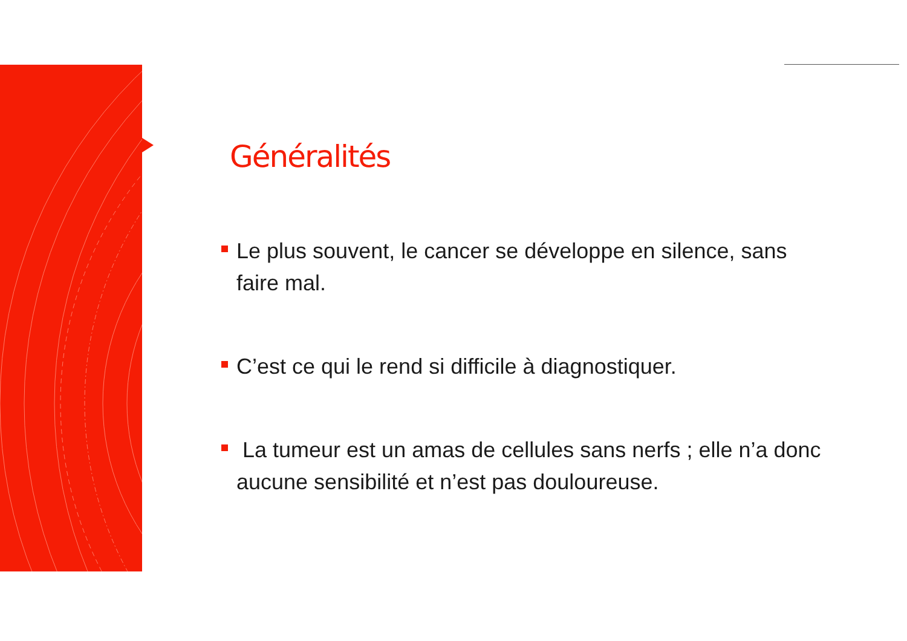Généralités
Le plus souvent, le cancer se développe en silence, sans faire mal.
C’est ce qui le rend si difficile à diagnostiquer.
La tumeur est un amas de cellules sans nerfs ; elle n’a donc aucune sensibilité et n’est pas douloureuse.